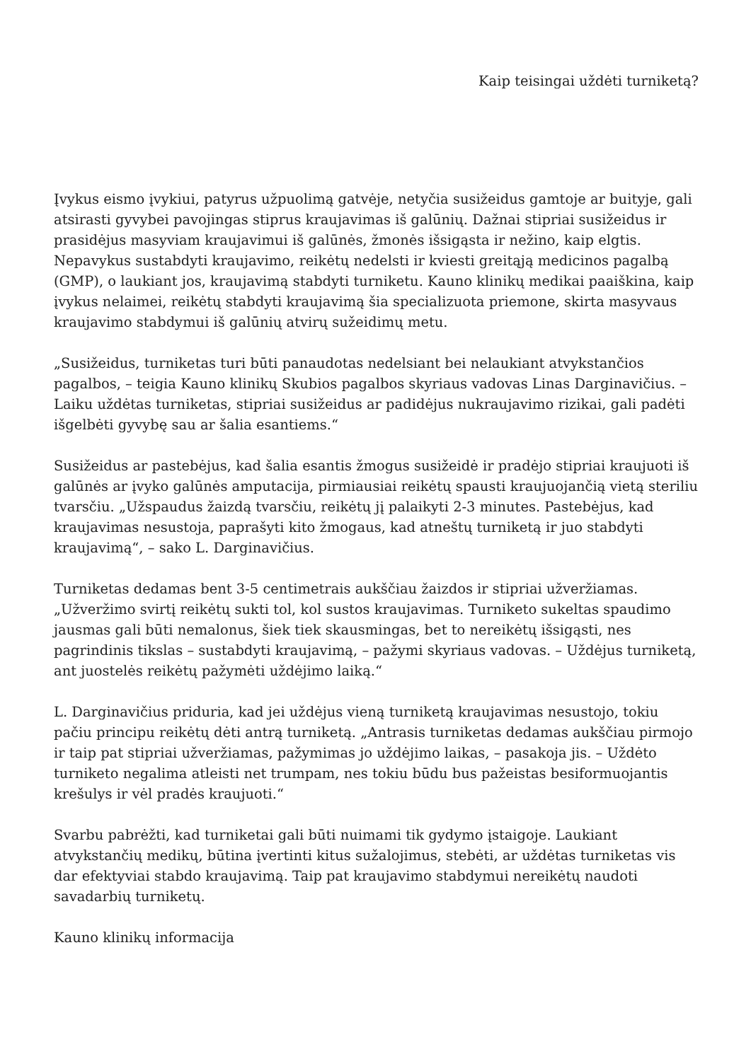Kaip teisingai uždėti turniketą?
Įvykus eismo įvykiui, patyrus užpuolimą gatvėje, netyčia susižeidus gamtoje ar buityje, gali atsirasti gyvybei pavojingas stiprus kraujavimas iš galūnių. Dažnai stipriai susižeidus ir prasidėjus masyviam kraujavimui iš galūnės, žmonės išsigąsta ir nežino, kaip elgtis. Nepavykus sustabdyti kraujavimo, reikėtų nedelsti ir kviesti greitąją medicinos pagalbą (GMP), o laukiant jos, kraujavimą stabdyti turniketu. Kauno klinikų medikai paaiškina, kaip įvykus nelaimei, reikėtų stabdyti kraujavimą šia specializuota priemone, skirta masyvaus kraujavimo stabdymui iš galūnių atvirų sužeidimų metu.
„Susižeidus, turniketas turi būti panaudotas nedelsiant bei nelaukiant atvykstančios pagalbos, – teigia Kauno klinikų Skubios pagalbos skyriaus vadovas Linas Darginavičius. – Laiku uždėtas turniketas, stipriai susižeidus ar padidėjus nukraujavimo rizikai, gali padėti išgelbėti gyvybę sau ar šalia esantiems.“
Susižeidus ar pastebėjus, kad šalia esantis žmogus susižeidė ir pradėjo stipriai kraujuoti iš galūnės ar įvyko galūnės amputacija, pirmiausiai reikėtų spausti kraujuojančią vietą steriliu tvarsčiu. „Užspaudus žaizdą tvarsčiu, reikėtų jį palaikyti 2-3 minutes. Pastebėjus, kad kraujavimas nesustoja, paprašyti kito žmogaus, kad atneštų turniketą ir juo stabdyti kraujavimą“, – sako L. Darginavičius.
Turniketas dedamas bent 3-5 centimetrais aukščiau žaizdos ir stipriai užveržiamas. „Užveržimo svirtį reikėtų sukti tol, kol sustos kraujavimas. Turniketo sukeltas spaudimo jausmas gali būti nemalonus, šiek tiek skausmingas, bet to nereikėtų išsigąsti, nes pagrindinis tikslas – sustabdyti kraujavimą, – pažymi skyriaus vadovas. – Uždėjus turniketą, ant juostelės reikėtų pažymėti uždėjimo laiką.“
L. Darginavičius priduria, kad jei uždėjus vieną turniketą kraujavimas nesustojo, tokiu pačiu principu reikėtų dėti antrą turniketą. „Antrasis turniketas dedamas aukščiau pirmojo ir taip pat stipriai užveržiamas, pažymimas jo uždėjimo laikas, – pasakoja jis. – Uždėto turniketo negalima atleisti net trumpam, nes tokiu būdu bus pažeistas besiformuojantis krešulys ir vėl pradės kraujuoti.“
Svarbu pabrėžti, kad turniketai gali būti nuimami tik gydymo įstaigoje. Laukiant atvykstančių medikų, būtina įvertinti kitus sužalojimus, stebėti, ar uždėtas turniketas vis dar efektyviai stabdo kraujavimą. Taip pat kraujavimo stabdymui nereikėtų naudoti savadarbių turniketų.
Kauno klinikų informacija